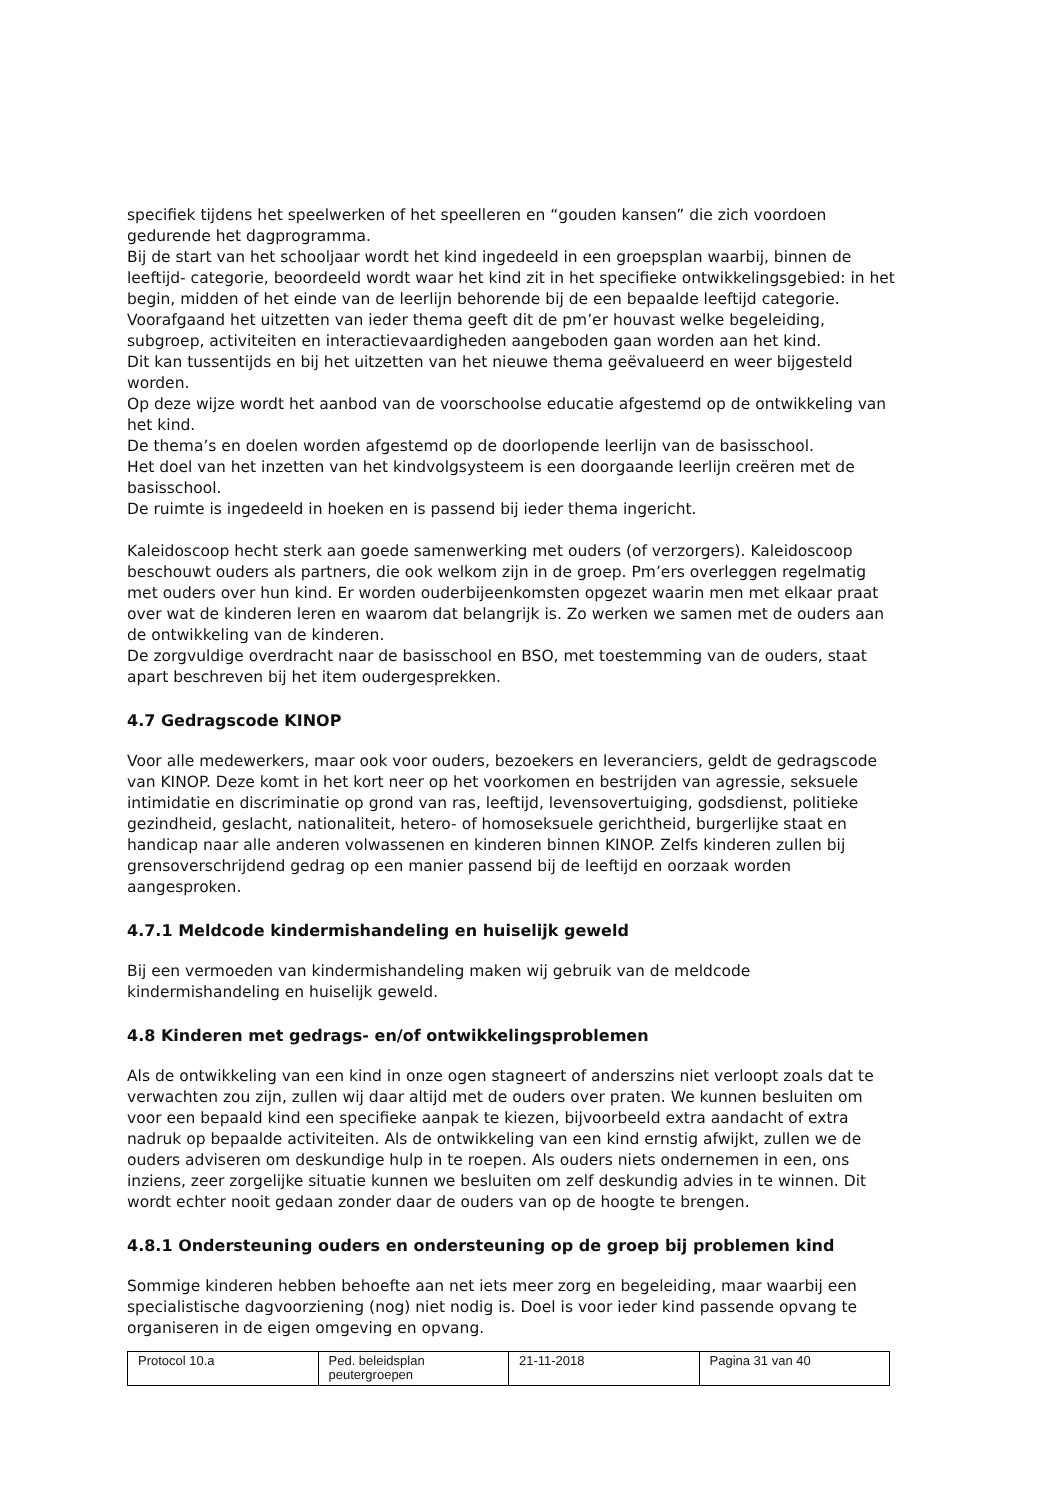specifiek tijdens het speelwerken of het speelleren en “gouden kansen” die zich voordoen gedurende het dagprogramma.
Bij de start van het schooljaar wordt het kind ingedeeld in een groepsplan waarbij, binnen de leeftijd- categorie, beoordeeld wordt waar het kind zit in het specifieke ontwikkelingsgebied: in het begin, midden of het einde van de leerlijn behorende bij de een bepaalde leeftijd categorie.
Voorafgaand het uitzetten van ieder thema geeft dit de pm’er houvast welke begeleiding, subgroep, activiteiten en interactievaardigheden aangeboden gaan worden aan het kind.
Dit kan tussentijds en bij het uitzetten van het nieuwe thema geëvalueerd en weer bijgesteld worden.
Op deze wijze wordt het aanbod van de voorschoolse educatie afgestemd op de ontwikkeling van het kind.
De thema’s en doelen worden afgestemd op de doorlopende leerlijn van de basisschool.
Het doel van het inzetten van het kindvolgsysteem is een doorgaande leerlijn creëren met de basisschool.
De ruimte is ingedeeld in hoeken en is passend bij ieder thema ingericht.
Kaleidoscoop hecht sterk aan goede samenwerking met ouders (of verzorgers). Kaleidoscoop beschouwt ouders als partners, die ook welkom zijn in de groep. Pm’ers overleggen regelmatig met ouders over hun kind. Er worden ouderbijeenkomsten opgezet waarin men met elkaar praat over wat de kinderen leren en waarom dat belangrijk is. Zo werken we samen met de ouders aan de ontwikkeling van de kinderen.
De zorgvuldige overdracht naar de basisschool en BSO, met toestemming van de ouders, staat apart beschreven bij het item oudergesprekken.
4.7 Gedragscode KINOP
Voor alle medewerkers, maar ook voor ouders, bezoekers en leveranciers, geldt de gedragscode van KINOP. Deze komt in het kort neer op het voorkomen en bestrijden van agressie, seksuele intimidatie en discriminatie op grond van ras, leeftijd, levensovertuiging, godsdienst, politieke gezindheid, geslacht, nationaliteit, hetero- of homoseksuele gerichtheid, burgerlijke staat en handicap naar alle anderen volwassenen en kinderen binnen KINOP. Zelfs kinderen zullen bij grensoverschrijdend gedrag op een manier passend bij de leeftijd en oorzaak worden aangesproken.
4.7.1 Meldcode kindermishandeling en huiselijk geweld
Bij een vermoeden van kindermishandeling maken wij gebruik van de meldcode kindermishandeling en huiselijk geweld.
4.8 Kinderen met gedrags- en/of ontwikkelingsproblemen
Als de ontwikkeling van een kind in onze ogen stagneert of anderszins niet verloopt zoals dat te verwachten zou zijn, zullen wij daar altijd met de ouders over praten. We kunnen besluiten om voor een bepaald kind een specifieke aanpak te kiezen, bijvoorbeeld extra aandacht of extra nadruk op bepaalde activiteiten. Als de ontwikkeling van een kind ernstig afwijkt, zullen we de ouders adviseren om deskundige hulp in te roepen. Als ouders niets ondernemen in een, ons inziens, zeer zorgelijke situatie kunnen we besluiten om zelf deskundig advies in te winnen. Dit wordt echter nooit gedaan zonder daar de ouders van op de hoogte te brengen.
4.8.1 Ondersteuning ouders en ondersteuning op de groep bij problemen kind
Sommige kinderen hebben behoefte aan net iets meer zorg en begeleiding, maar waarbij een specialistische dagvoorziening (nog) niet nodig is. Doel is voor ieder kind passende opvang te organiseren in de eigen omgeving en opvang.
| Protocol 10.a | Ped. beleidsplan peutergroepen | 21-11-2018 | Pagina 31 van 40 |